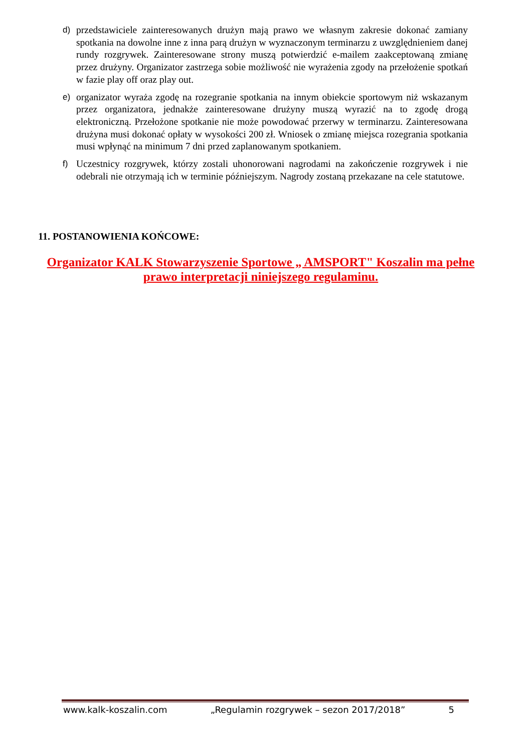d) przedstawiciele zainteresowanych drużyn mają prawo we własnym zakresie dokonać zamiany spotkania na dowolne inne z inna parą drużyn w wyznaczonym terminarzu z uwzględnieniem danej rundy rozgrywek. Zainteresowane strony muszą potwierdzić e-mailem zaakceptowaną zmianę przez drużyny. Organizator zastrzega sobie możliwość nie wyrażenia zgody na przełożenie spotkań w fazie play off oraz play out.
e) organizator wyraża zgodę na rozegranie spotkania na innym obiekcie sportowym niż wskazanym przez organizatora, jednakże zainteresowane drużyny muszą wyrazić na to zgodę drogą elektroniczną. Przełożone spotkanie nie może powodować przerwy w terminarzu. Zainteresowana drużyna musi dokonać opłaty w wysokości 200 zł. Wniosek o zmianę miejsca rozegrania spotkania musi wpłynąć na minimum 7 dni przed zaplanowanym spotkaniem.
f) Uczestnicy rozgrywek, którzy zostali uhonorowani nagrodami na zakończenie rozgrywek i nie odebrali nie otrzymają ich w terminie późniejszym. Nagrody zostaną przekazane na cele statutowe.
11. POSTANOWIENIA KOŃCOWE:
Organizator KALK Stowarzyszenie Sportowe „ AMSPORT" Koszalin ma pełne
prawo interpretacji niniejszego regulaminu.
www.kalk-koszalin.com „Regulamin rozgrywek – sezon 2017/2018” 5